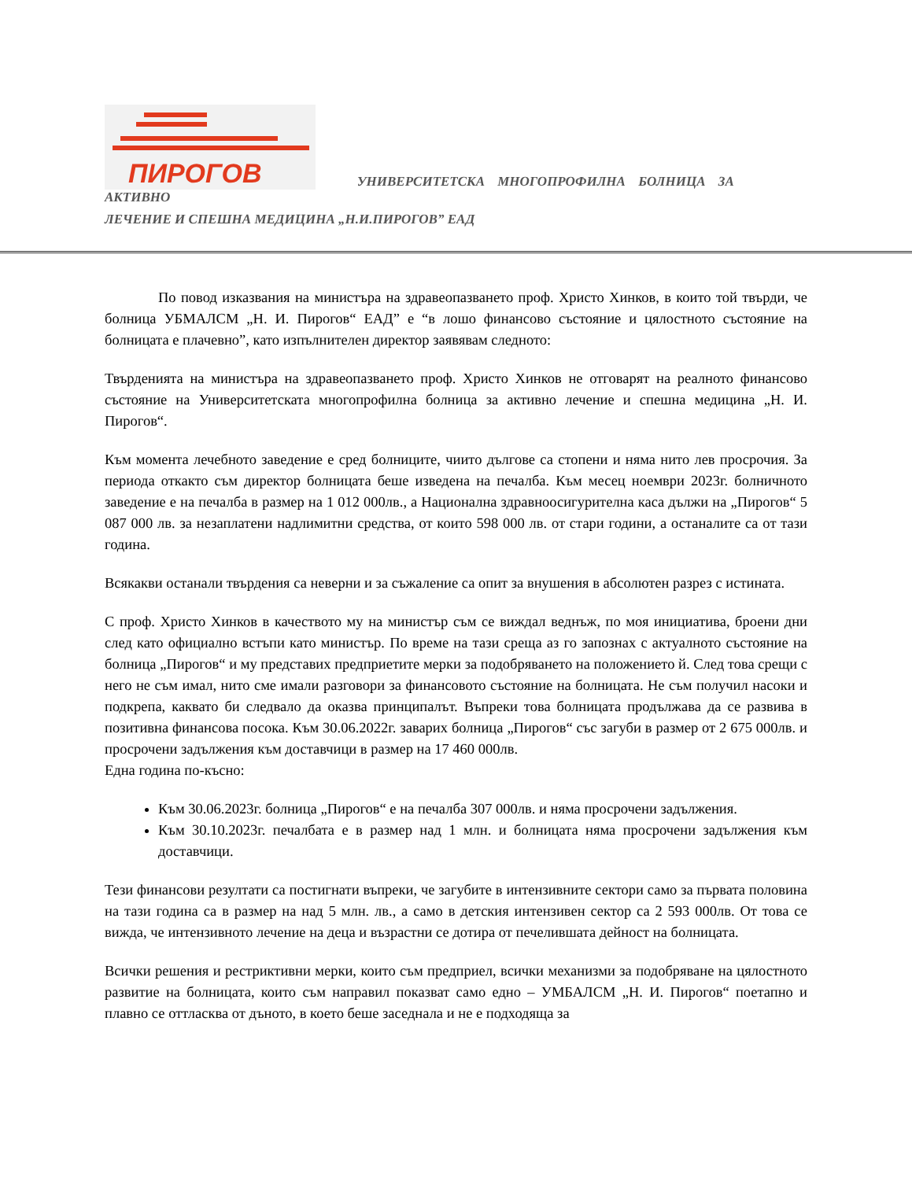ПИРОГОВ УНИВЕРСИТЕТСКА МНОГОПРОФИЛНА БОЛНИЦА ЗА АКТИВНО
ЛЕЧЕНИЕ И СПЕШНА МЕДИЦИНА „Н.И.ПИРОГОВ” ЕАД
По повод изказвания на министъра на здравеопазването проф. Христо Хинков, в които той твърди, че болница УБМАЛСМ „Н. И. Пирогов“ ЕАД” е “в лошо финансово състояние и цялостното състояние на болницата е плачевно”, като изпълнителен директор заявявам следното:
Твърденията на министъра на здравеопазването проф. Христо Хинков не отговарят на реалното финансово състояние на Университетската многопрофилна болница за активно лечение и спешна медицина „Н. И. Пирогов“.
Към момента лечебното заведение е сред болниците, чиито дългове са стопени и няма нито лев просрочия. За периода откакто съм директор болницата беше изведена на печалба. Към месец ноември 2023г. болничното заведение е на печалба в размер на 1 012 000лв., а Национална здравноосигурителна каса дължи на „Пирогов“ 5 087 000 лв. за незаплатени надлимитни средства, от които 598 000 лв. от стари години, а останалите са от тази година.
Всякакви останали твърдения са неверни и за съжаление са опит за внушения в абсолютен разрез с истината.
С проф. Христо Хинков в качеството му на министър съм се виждал веднъж, по моя инициатива, броени дни след като официално встъпи като министър. По време на тази среща аз го запознах с актуалното състояние на болница „Пирогов“ и му представих предприетите мерки за подобряването на положението й. След това срещи с него не съм имал, нито сме имали разговори за финансовото състояние на болницата. Не съм получил насоки и подкрепа, каквато би следвало да оказва принципалът. Въпреки това болницата продължава да се развива в позитивна финансова посока. Към 30.06.2022г. заварих болница „Пирогов“ със загуби в размер от 2 675 000лв. и просрочени задължения към доставчици в размер на 17 460 000лв.
Една година по-късно:
Към 30.06.2023г. болница „Пирогов“ е на печалба 307 000лв. и няма просрочени задължения.
Към 30.10.2023г. печалбата е в размер над 1 млн. и болницата няма просрочени задължения към доставчици.
Тези финансови резултати са постигнати въпреки, че загубите в интензивните сектори само за първата половина на тази година са в размер на над 5 млн. лв., а само в детския интензивен сектор са 2 593 000лв. От това се вижда, че интензивното лечение на деца и възрастни се дотира от печелившата дейност на болницата.
Всички решения и рестриктивни мерки, които съм предприел, всички механизми за подобряване на цялостното развитие на болницата, които съм направил показват само едно – УМБАЛСМ „Н. И. Пирогов“ поетапно и плавно се оттласква от дъното, в което беше заседнала и не е подходяща за